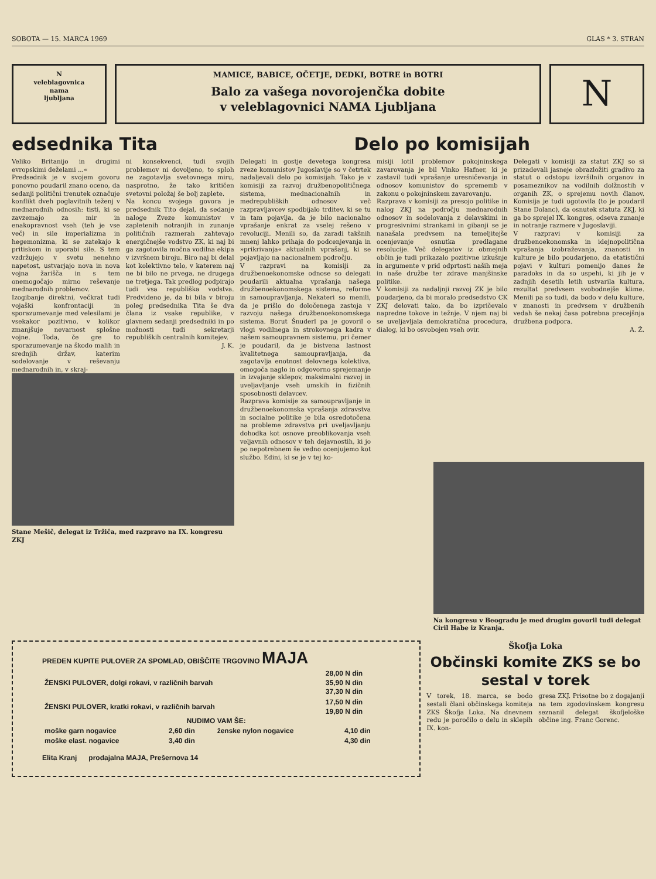SOBOTA — 15. MARCA 1969 GLAS * 3. STRAN
N
veleblagovnica
nama
ljubljana
MAMICE, BABICE, OČETJE, DEDKI, BOTRE in BOTRI
Balo za vašega novorojenčka dobite
v veleblagovnici NAMA Ljubljana
N
edsednika Tita
Veliko Britanijo in drugimi evropskimi deželami ...«
Predsednik je v svojem govoru ponovno poudaril znano oceno, da sedanji politični trenutek označuje konflikt dveh poglavitnih teženj v mednarodnih odnosih: tisti, ki se zavzemajo za mir in enakopravnost vseh (teh je vse več) in sile imperializma in hegemonizma, ki se zatekajo k pritiskom in uporabi sile. S tem vzdržujejo v svetu nenehno napetost, ustvarjajo nova in nova vojna žarišča in s tem onemogočajo mirno reševanje mednarodnih problemov.
Izogibanje direktni, večkrat tudi vojaški konfrontaciji in sporazumevanje med velesilami je vsekakor pozitivno, v kolikor zmanjšuje nevarnost splošne vojne. Toda, če gre to sporazumevanje na škodo malih in srednjih držav, katerim sodelovanje v reševanju mednarodnih in, v skraj-
ni konsekvenci, tudi svojih problemov ni dovoljeno, to sploh ne zagotavlja svetovnega miru, nasprotno, že tako kritičen svetovni položaj še bolj zaplete.
Na koncu svojega govora je predsednik Tito dejal, da sedanje naloge Zveze komunistov v zapletenih notranjih in zunanje političnih razmerah zahtevajo energičnejše vodstvo ZK, ki naj bi ga zagotovila močna vodilna ekipa v izvršnem biroju. Biro naj bi delal kot kolektivno telo, v katerem naj ne bi bilo ne prvega, ne drugega ne tretjega. Tak predlog podpirajo tudi vsa republiška vodstva. Predvideno je, da bi bila v biroju poleg predsednika Tita še dva člana iz vsake republike, v glavnem sedanji predsedniki in po možnosti tudi sekretarji republiških centralnih komitejev.
J. K.
Stane Mešič, delegat iz Tržiča, med razpravo na IX. kongresu ZKJ
Delo po komisijah
Delegati in gostje devetega kongresa zveze komunistov Jugoslavije so v četrtek nadaljevali delo po komisijah. Tako je v komisiji za razvoj družbenopolitičnega sistema, mednacionalnih in medrepubliških odnosov več razpravljavcev spodbijalo trditev, ki se tu in tam pojavlja, da je bilo nacionalno vprašanje enkrat za vselej rešeno v revoluciji. Menili so, da zaradi takšnih mnenj lahko prihaja do podcenjevanja in »prikrivanja« aktualnih vprašanj, ki se pojavljajo na nacionalnem področju.
V razpravi na komisiji za družbenoekonomske odnose so delegati poudarili aktualna vprašanja našega družbenoekonomskega sistema, reforme in samoupravljanja. Nekateri so menili, da je prišlo do določenega zastoja v razvoju našega družbenoekonomskega sistema. Borut Šnuderl pa je govoril o vlogi vodilnega in strokovnega kadra v našem samoupravnem sistemu, pri čemer je poudaril, da je bistvena lastnost kvalitetnega samoupravljanja, da zagotavlja enotnost delovnega kolektiva, omogoča naglo in odgovorno sprejemanje in izvajanje sklepov, maksimalni razvoj in uveljavljanje vseh umskih in fizičnih sposobnosti delavcev.
Razprava komisije za samoupravljanje in družbenoekonomska vprašanja zdravstva in socialne politike je bila osredotočena na probleme zdravstva pri uveljavljanju dohodka kot osnove preoblikovanja vseh veljavnih odnosov v teh dejavnostih, ki jo po nepotrebnem še vedno ocenjujemo kot službo. Edini, ki se je v tej ko-
misiji lotil problemov pokojninskega zavarovanja je bil Vinko Hafner, ki je zastavil tudi vprašanje uresničevanja in odnosov komunistov do sprememb v zakonu o pokojninskem zavarovanju.
Razprava v komisiji za presojo politike in nalog ZKJ na področju mednarodnih odnosov in sodelovanja z delavskimi in progresivnimi strankami in gibanji se je nanašala predvsem na temeljitejše ocenjevanje osnutka predlagane resolucije. Več delegatov iz obmejnih občin je tudi prikazalo pozitivne izkušnje in argumente v prid odprtosti naših meja in naše družbe ter zdrave manjšinske politike.
V komisiji za nadaljnji razvoj ZK je bilo poudarjeno, da bi moralo predsedstvo CK ZKJ delovati tako, da bo izpričevalo napredne tokove in težnje. V njem naj bi se uveljavljala demokratična procedura, dialog, ki bo osvobojen vseh ovir.
Delegati v komisiji za statut ZKJ so si prizadevali jasneje obrazložiti gradivo za statut o odstopu izvršilnih organov in posameznikov na vodilnih dolžnostih v organih ZK, o sprejemu novih članov. Komisija je tudi ugotovila (to je poudaril Stane Dolanc), da osnutek statuta ZKJ, ki ga bo sprejel IX. kongres, odseva zunanje in notranje razmere v Jugoslaviji.
V razpravi v komisiji za družbenoekonomska in idejnopolitična vprašanja izobraževanja, znanosti in kulture je bilo poudarjeno, da etatistični pojavi v kulturi pomenijo danes že paradoks in da so uspehi, ki jih je v zadnjih desetih letih ustvarila kultura, rezultat predvsem svobodnejše klime. Menili pa so tudi, da bodo v delu kulture, v znanosti in predvsem v družbenih vedah še nekaj časa potrebna precejšnja družbena podpora.
A. Ž.
Na kongresu v Beogradu je med drugim govoril tudi delegat Ciril Habe iz Kranja.
PREDEN KUPITE PULOVER ZA SPOMLAD, OBIŠČITE TRGOVINO MAJA
| ŽENSKI PULOVER, dolgi rokavi, v različnih barvah | 28,00 N din 35,90 N din 37,30 N din |
| ŽENSKI PULOVER, kratki rokavi, v različnih barvah | 17,50 N din 19,80 N din |
NUDIMO VAM ŠE:
| moške garn nogavice | 2,60 din | ženske nylon nogavice | 4,10 din |
| moške elast. nogavice | 3,40 din | | 4,30 din |
Elita Kranj prodajalna MAJA, Prešernova 14
Škofja Loka
Občinski komite ZKS se bo sestal v torek
V torek, 18. marca, se bodo sestali člani občinskega komiteja ZKS Škofja Loka. Na dnevnem redu je poročilo o delu in sklepih IX. kon-
gresa ZKJ. Prisotne bo z dogajanji na tem zgodovinskem kongresu seznanil delegat škofjeloške občine ing. Franc Gorenc.